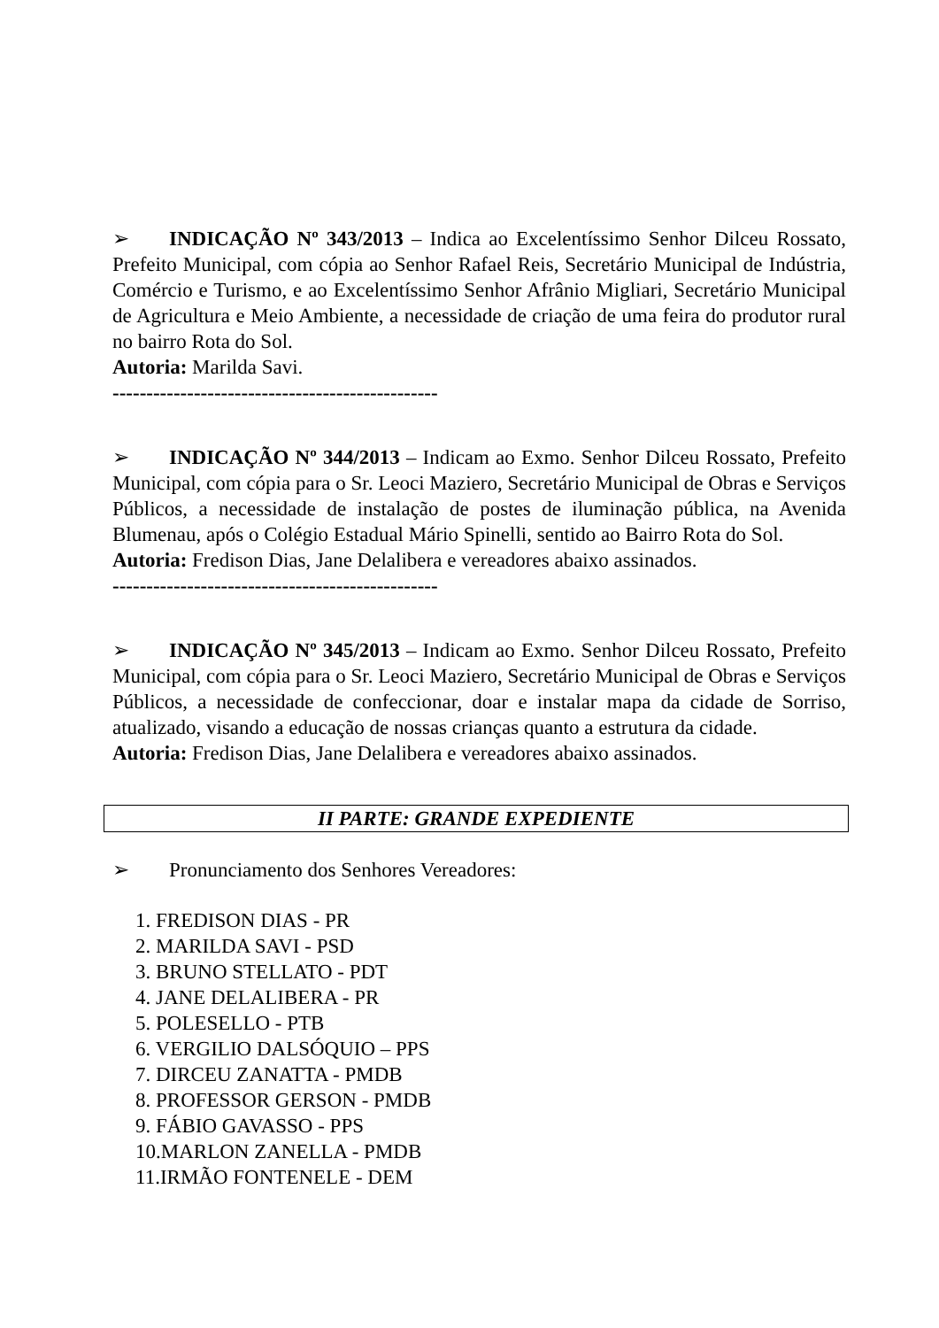➢ INDICAÇÃO Nº 343/2013 – Indica ao Excelentíssimo Senhor Dilceu Rossato, Prefeito Municipal, com cópia ao Senhor Rafael Reis, Secretário Municipal de Indústria, Comércio e Turismo, e ao Excelentíssimo Senhor Afrânio Migliari, Secretário Municipal de Agricultura e Meio Ambiente, a necessidade de criação de uma feira do produtor rural no bairro Rota do Sol.
Autoria: Marilda Savi.
------------------------------------------------
➢ INDICAÇÃO Nº 344/2013 – Indicam ao Exmo. Senhor Dilceu Rossato, Prefeito Municipal, com cópia para o Sr. Leoci Maziero, Secretário Municipal de Obras e Serviços Públicos, a necessidade de instalação de postes de iluminação pública, na Avenida Blumenau, após o Colégio Estadual Mário Spinelli, sentido ao Bairro Rota do Sol.
Autoria: Fredison Dias, Jane Delalibera e vereadores abaixo assinados.
------------------------------------------------
➢ INDICAÇÃO Nº 345/2013 – Indicam ao Exmo. Senhor Dilceu Rossato, Prefeito Municipal, com cópia para o Sr. Leoci Maziero, Secretário Municipal de Obras e Serviços Públicos, a necessidade de confeccionar, doar e instalar mapa da cidade de Sorriso, atualizado, visando a educação de nossas crianças quanto a estrutura da cidade.
Autoria: Fredison Dias, Jane Delalibera e vereadores abaixo assinados.
II PARTE: GRANDE EXPEDIENTE
➢ Pronunciamento dos Senhores Vereadores:
1. FREDISON DIAS - PR
2. MARILDA SAVI - PSD
3. BRUNO STELLATO - PDT
4. JANE DELALIBERA - PR
5. POLESELLO - PTB
6. VERGILIO DALSÓQUIO – PPS
7. DIRCEU ZANATTA - PMDB
8. PROFESSOR GERSON - PMDB
9. FÁBIO GAVASSO - PPS
10.MARLON ZANELLA - PMDB
11.IRMÃO FONTENELE - DEM